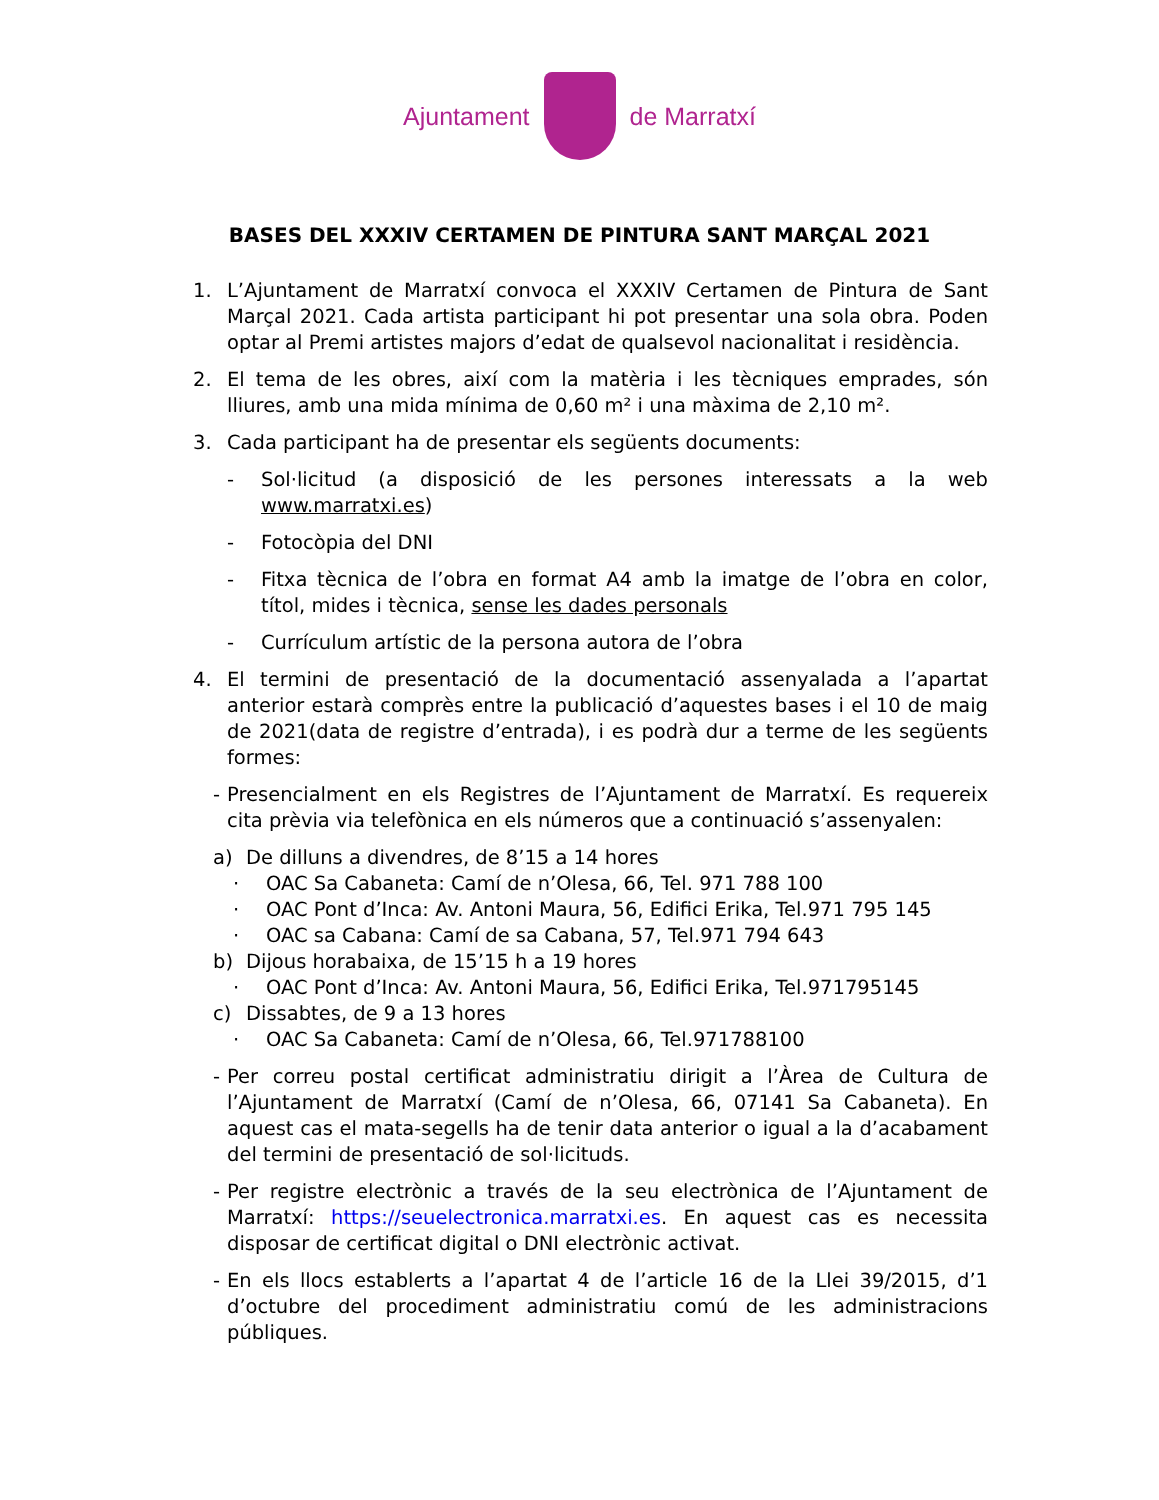Ajuntament de Marratxí
BASES DEL XXXIV CERTAMEN DE PINTURA SANT MARÇAL 2021
1. L’Ajuntament de Marratxí convoca el XXXIV Certamen de Pintura de Sant Marçal 2021. Cada artista participant hi pot presentar una sola obra. Poden optar al Premi artistes majors d’edat de qualsevol nacionalitat i residència.
2. El tema de les obres, així com la matèria i les tècniques emprades, són lliures, amb una mida mínima de 0,60 m² i una màxima de 2,10 m².
3. Cada participant ha de presentar els següents documents:
- Sol·licitud (a disposició de les persones interessats a la web www.marratxi.es)
- Fotocòpia del DNI
- Fitxa tècnica de l’obra en format A4 amb la imatge de l’obra en color, títol, mides i tècnica, sense les dades personals
- Currículum artístic de la persona autora de l’obra
4. El termini de presentació de la documentació assenyalada a l’apartat anterior estarà comprès entre la publicació d’aquestes bases i el 10 de maig de 2021(data de registre d’entrada), i es podrà dur a terme de les següents formes:
- Presencialment en els Registres de l’Ajuntament de Marratxí. Es requereix cita prèvia via telefònica en els números que a continuació s’assenyalen:
a) De dilluns a divendres, de 8’15 a 14 hores
· OAC Sa Cabaneta: Camí de n’Olesa, 66, Tel. 971 788 100
· OAC Pont d’Inca: Av. Antoni Maura, 56, Edifici Erika, Tel.971 795 145
· OAC sa Cabana: Camí de sa Cabana, 57, Tel.971 794 643
b) Dijous horabaixa, de 15’15 h a 19 hores
· OAC Pont d’Inca: Av. Antoni Maura, 56, Edifici Erika, Tel.971795145
c) Dissabtes, de 9 a 13 hores
· OAC Sa Cabaneta: Camí de n’Olesa, 66, Tel.971788100
- Per correu postal certificat administratiu dirigit a l’Àrea de Cultura de l’Ajuntament de Marratxí (Camí de n’Olesa, 66, 07141 Sa Cabaneta). En aquest cas el mata-segells ha de tenir data anterior o igual a la d’acabament del termini de presentació de sol·licituds.
- Per registre electrònic a través de la seu electrònica de l’Ajuntament de Marratxí: https://seuelectronica.marratxi.es. En aquest cas es necessita disposar de certificat digital o DNI electrònic activat.
- En els llocs establerts a l’apartat 4 de l’article 16 de la Llei 39/2015, d’1 d’octubre del procediment administratiu comú de les administracions públiques.